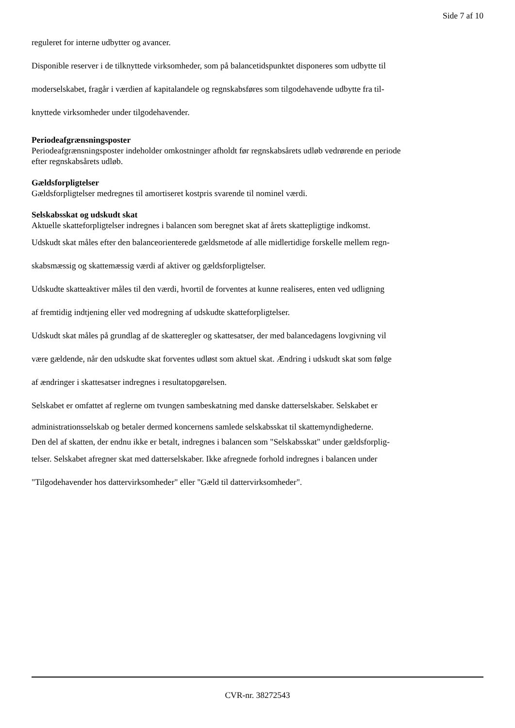Side 7 af 10
reguleret for interne udbytter og avancer.
Disponible reserver i de tilknyttede virksomheder, som på balancetidspunktet disponeres som udbytte til
moderselskabet, fragår i værdien af kapitalandele og regnskabsføres som tilgodehavende udbytte fra til-
knyttede virksomheder under tilgodehavender.
Periodeafgrænsningsposter
Periodeafgrænsningsposter indeholder omkostninger afholdt før regnskabsårets udløb vedrørende en periode
efter regnskabsårets udløb.
Gældsforpligtelser
Gældsforpligtelser medregnes til amortiseret kostpris svarende til nominel værdi.
Selskabsskat og udskudt skat
Aktuelle skatteforpligtelser indregnes i balancen som beregnet skat af årets skattepligtige indkomst.
Udskudt skat måles efter den balanceorienterede gældsmetode af alle midlertidige forskelle mellem regn-
skabsmæssig og skattemæssig værdi af aktiver og gældsforpligtelser.
Udskudte skatteaktiver måles til den værdi, hvortil de forventes at kunne realiseres, enten ved udligning
af fremtidig indtjening eller ved modregning af udskudte skatteforpligtelser.
Udskudt skat måles på grundlag af de skatteregler og skattesatser, der med balancedagens lovgivning vil
være gældende, når den udskudte skat forventes udløst som aktuel skat. Ændring i udskudt skat som følge
af ændringer i skattesatser indregnes i resultatopgørelsen.
Selskabet er omfattet af reglerne om tvungen sambeskatning med danske datterselskaber. Selskabet er
administrationsselskab og betaler dermed koncernens samlede selskabsskat til skattemyndighederne.
Den del af skatten, der endnu ikke er betalt, indregnes i balancen som "Selskabsskat" under gældsforplig-
telser. Selskabet afregner skat med datterselskaber. Ikke afregnede forhold indregnes i balancen under
"Tilgodehavender hos dattervirksomheder" eller "Gæld til dattervirksomheder".
CVR-nr. 38272543